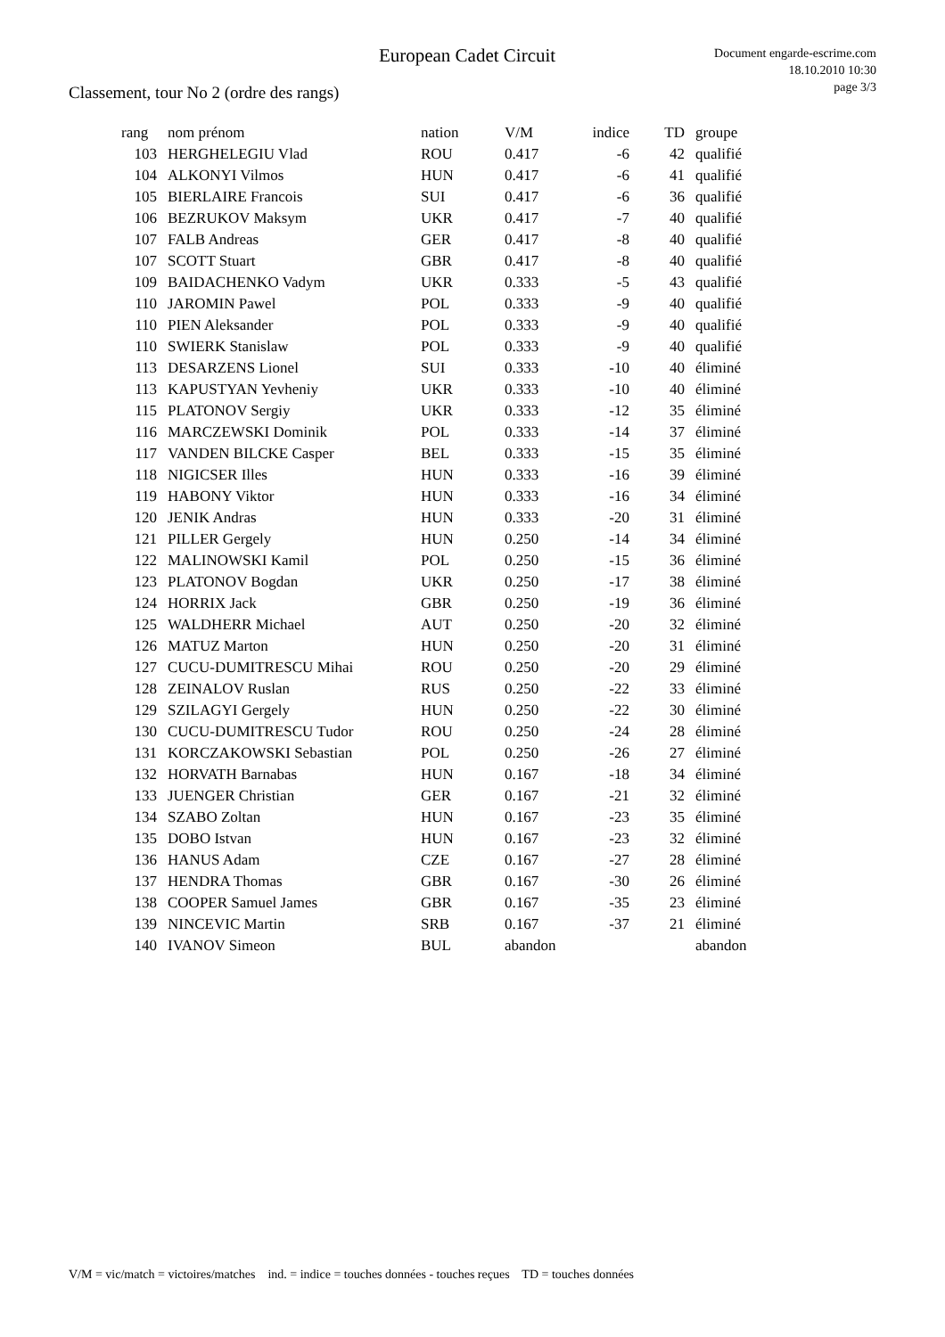European Cadet Circuit
Document engarde-escrime.com
18.10.2010 10:30
page 3/3
Classement, tour No 2 (ordre des rangs)
| rang | nom prénom | nation | V/M | indice | TD | groupe |
| --- | --- | --- | --- | --- | --- | --- |
| 103 | HERGHELEGIU Vlad | ROU | 0.417 | -6 | 42 | qualifié |
| 104 | ALKONYI Vilmos | HUN | 0.417 | -6 | 41 | qualifié |
| 105 | BIERLAIRE Francois | SUI | 0.417 | -6 | 36 | qualifié |
| 106 | BEZRUKOV Maksym | UKR | 0.417 | -7 | 40 | qualifié |
| 107 | FALB Andreas | GER | 0.417 | -8 | 40 | qualifié |
| 107 | SCOTT Stuart | GBR | 0.417 | -8 | 40 | qualifié |
| 109 | BAIDACHENKO Vadym | UKR | 0.333 | -5 | 43 | qualifié |
| 110 | JAROMIN Pawel | POL | 0.333 | -9 | 40 | qualifié |
| 110 | PIEN Aleksander | POL | 0.333 | -9 | 40 | qualifié |
| 110 | SWIERK Stanislaw | POL | 0.333 | -9 | 40 | qualifié |
| 113 | DESARZENS Lionel | SUI | 0.333 | -10 | 40 | éliminé |
| 113 | KAPUSTYAN Yevheniy | UKR | 0.333 | -10 | 40 | éliminé |
| 115 | PLATONOV Sergiy | UKR | 0.333 | -12 | 35 | éliminé |
| 116 | MARCZEWSKI Dominik | POL | 0.333 | -14 | 37 | éliminé |
| 117 | VANDEN BILCKE Casper | BEL | 0.333 | -15 | 35 | éliminé |
| 118 | NIGICSER Illes | HUN | 0.333 | -16 | 39 | éliminé |
| 119 | HABONY Viktor | HUN | 0.333 | -16 | 34 | éliminé |
| 120 | JENIK Andras | HUN | 0.333 | -20 | 31 | éliminé |
| 121 | PILLER Gergely | HUN | 0.250 | -14 | 34 | éliminé |
| 122 | MALINOWSKI Kamil | POL | 0.250 | -15 | 36 | éliminé |
| 123 | PLATONOV Bogdan | UKR | 0.250 | -17 | 38 | éliminé |
| 124 | HORRIX Jack | GBR | 0.250 | -19 | 36 | éliminé |
| 125 | WALDHERR Michael | AUT | 0.250 | -20 | 32 | éliminé |
| 126 | MATUZ Marton | HUN | 0.250 | -20 | 31 | éliminé |
| 127 | CUCU-DUMITRESCU Mihai | ROU | 0.250 | -20 | 29 | éliminé |
| 128 | ZEINALOV Ruslan | RUS | 0.250 | -22 | 33 | éliminé |
| 129 | SZILAGYI Gergely | HUN | 0.250 | -22 | 30 | éliminé |
| 130 | CUCU-DUMITRESCU Tudor | ROU | 0.250 | -24 | 28 | éliminé |
| 131 | KORCZAKOWSKI Sebastian | POL | 0.250 | -26 | 27 | éliminé |
| 132 | HORVATH Barnabas | HUN | 0.167 | -18 | 34 | éliminé |
| 133 | JUENGER Christian | GER | 0.167 | -21 | 32 | éliminé |
| 134 | SZABO Zoltan | HUN | 0.167 | -23 | 35 | éliminé |
| 135 | DOBO Istvan | HUN | 0.167 | -23 | 32 | éliminé |
| 136 | HANUS Adam | CZE | 0.167 | -27 | 28 | éliminé |
| 137 | HENDRA Thomas | GBR | 0.167 | -30 | 26 | éliminé |
| 138 | COOPER Samuel James | GBR | 0.167 | -35 | 23 | éliminé |
| 139 | NINCEVIC Martin | SRB | 0.167 | -37 | 21 | éliminé |
| 140 | IVANOV Simeon | BUL | abandon | | | abandon |
V/M = vic/match = victoires/matches ind. = indice = touches données - touches reçues TD = touches données